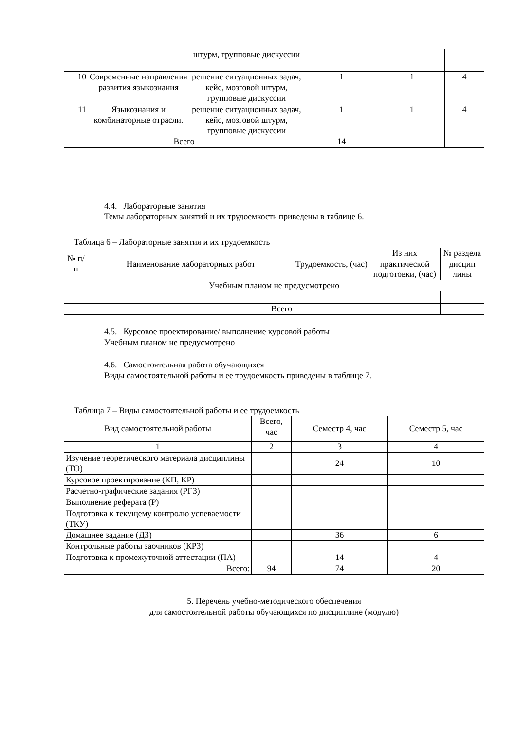| | | штурм, групповые дискуссии | | | |
| 10 | Современные направления развития языкознания | решение ситуационных задач, кейс, мозговой штурм, групповые дискуссии | 1 | 1 | 4 |
| 11 | Языкознания и комбинаторные отрасли. | решение ситуационных задач, кейс, мозговой штурм, групповые дискуссии | 1 | 1 | 4 |
| Всего | | | 14 | | |
4.4. Лабораторные занятия
Темы лабораторных занятий и их трудоемкость приведены в таблице 6.
Таблица 6 – Лабораторные занятия и их трудоемкость
| № п/п | Наименование лабораторных работ | Трудоемкость, (час) | Из них практической подготовки, (час) | № раздела дисцип лины |
| Учебным планом не предусмотрено | | | | |
| Всего | | | | |
4.5. Курсовое проектирование/ выполнение курсовой работы
Учебным планом не предусмотрено
4.6. Самостоятельная работа обучающихся
Виды самостоятельной работы и ее трудоемкость приведены в таблице 7.
Таблица 7 – Виды самостоятельной работы и ее трудоемкость
| Вид самостоятельной работы | Всего, час | Семестр 4, час | Семестр 5, час |
| 1 | 2 | 3 | 4 |
| Изучение теоретического материала дисциплины (ТО) | | 24 | 10 |
| Курсовое проектирование (КП, КР) | | | |
| Расчетно-графические задания (РГЗ) | | | |
| Выполнение реферата (Р) | | | |
| Подготовка к текущему контролю успеваемости (ТКУ) | | | |
| Домашнее задание (ДЗ) | | 36 | 6 |
| Контрольные работы заочников (КРЗ) | | | |
| Подготовка к промежуточной аттестации (ПА) | | 14 | 4 |
| Всего: | 94 | 74 | 20 |
5. Перечень учебно-методического обеспечения
для самостоятельной работы обучающихся по дисциплине (модулю)